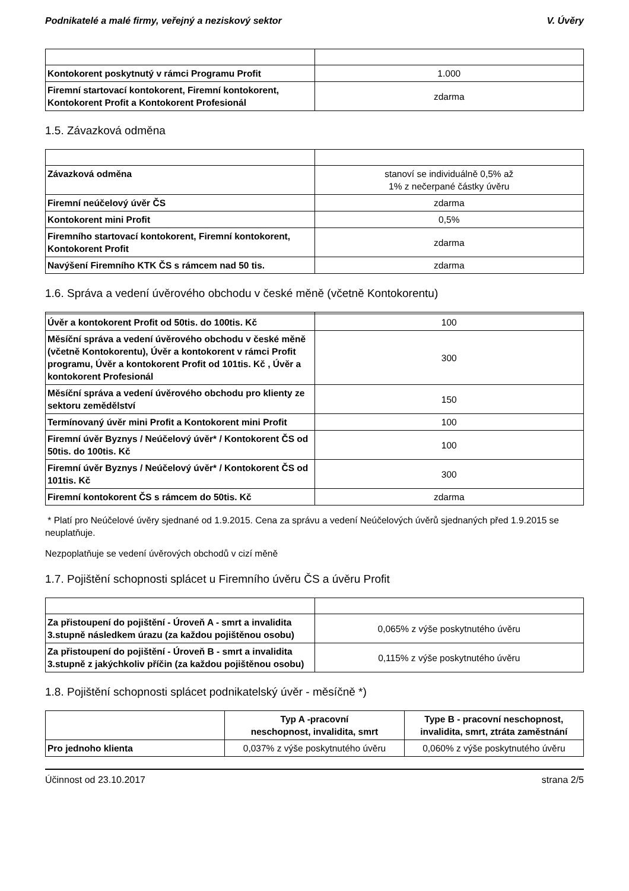Podnikatelé a malé firmy, veřejný a neziskový sektor V. Úvěry
| Kontokorent poskytnutý v rámci Programu Profit | 1.000 |
| Firemní startovací kontokorent, Firemní kontokorent, Kontokorent Profit a Kontokorent Profesionál | zdarma |
1.5. Závazková odměna
| Závazková odměna | stanoví se individuálně 0,5% až 1% z nečerpané částky úvěru |
| Firemní neúčelový úvěr ČS | zdarma |
| Kontokorent mini Profit | 0,5% |
| Firemního startovací kontokorent, Firemní kontokorent, Kontokorent Profit | zdarma |
| Navýšení Firemního KTK ČS s rámcem nad 50 tis. | zdarma |
1.6. Správa a vedení úvěrového obchodu v české měně (včetně Kontokorentu)
| Úvěr a kontokorent Profit od 50tis. do 100tis. Kč | 100 |
| Měsíční správa a vedení úvěrového obchodu v české měně (včetně Kontokorentu), Úvěr a kontokorent v rámci Profit programu, Úvěr a kontokorent Profit od 101tis. Kč , Úvěr a kontokorent Profesionál | 300 |
| Měsíční správa a vedení úvěrového obchodu pro klienty ze sektoru zemědělství | 150 |
| Termínovaný úvěr mini Profit a Kontokorent mini Profit | 100 |
| Firemní úvěr Byznys / Neúčelový úvěr* / Kontokorent ČS od 50tis. do 100tis. Kč | 100 |
| Firemní úvěr Byznys / Neúčelový úvěr* / Kontokorent ČS od 101tis. Kč | 300 |
| Firemní kontokorent ČS s rámcem do 50tis. Kč | zdarma |
* Platí pro Neúčelové úvěry sjednané od 1.9.2015. Cena za správu a vedení Neúčelových úvěrů sjednaných před 1.9.2015 se neuplatňuje.
Nezpoplatňuje se vedení úvěrových obchodů v cizí měně
1.7. Pojištění schopnosti splácet u Firemního úvěru ČS a úvěru Profit
| Za přistoupení do pojištění - Úroveň A - smrt a invalidita 3.stupně následkem úrazu (za každou pojištěnou osobu) | 0,065% z výše poskytnutého úvěru |
| Za přistoupení do pojištění - Úroveň B - smrt a invalidita 3.stupně z jakýchkoliv příčin (za každou pojištěnou osobu) | 0,115% z výše poskytnutého úvěru |
1.8. Pojištění schopnosti splácet podnikatelský úvěr - měsíčně *)
| | Typ A -pracovní neschopnost, invalidita, smrt | Type B - pracovní neschopnost, invalidita, smrt, ztráta zaměstnání |
| --- | --- | --- |
| Pro jednoho klienta | 0,037% z výše poskytnutého úvěru | 0,060% z výše poskytnutého úvěru |
Účinnost od 23.10.2017 strana 2/5